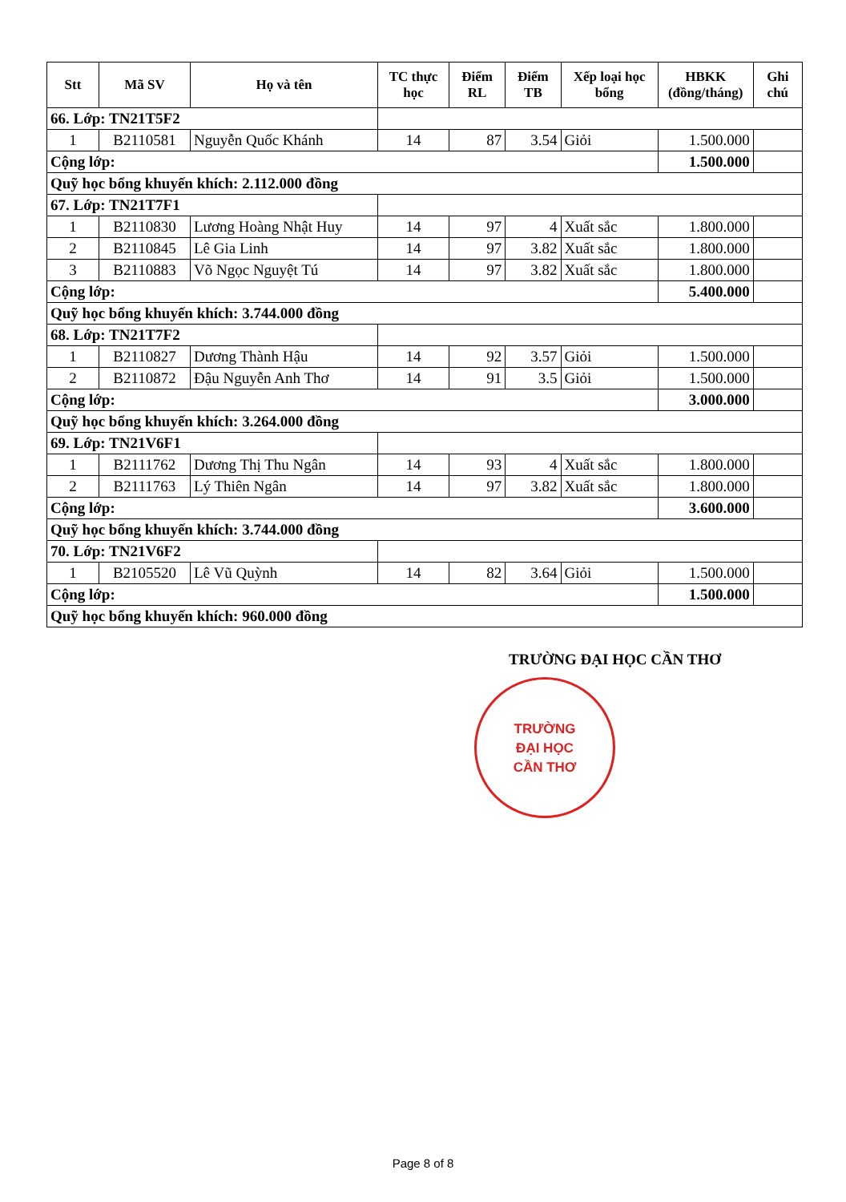| Stt | Mã SV | Họ và tên | TC thực học | Điểm RL | Điểm TB | Xếp loại học bổng | HBKK (đồng/tháng) | Ghi chú |
| --- | --- | --- | --- | --- | --- | --- | --- | --- |
| 66. Lớp: TN21T5F2 | | | | | | | | |
| 1 | B2110581 | Nguyễn Quốc Khánh | 14 | 87 | 3.54 | Giỏi | 1.500.000 | |
| Cộng lớp: | | | | | | | 1.500.000 | |
| Quỹ học bổng khuyến khích: 2.112.000 đồng | | | | | | | | |
| 67. Lớp: TN21T7F1 | | | | | | | | |
| 1 | B2110830 | Lương Hoàng Nhật Huy | 14 | 97 | 4 | Xuất sắc | 1.800.000 | |
| 2 | B2110845 | Lê Gia Linh | 14 | 97 | 3.82 | Xuất sắc | 1.800.000 | |
| 3 | B2110883 | Võ Ngọc Nguyệt Tú | 14 | 97 | 3.82 | Xuất sắc | 1.800.000 | |
| Cộng lớp: | | | | | | | 5.400.000 | |
| Quỹ học bổng khuyến khích: 3.744.000 đồng | | | | | | | | |
| 68. Lớp: TN21T7F2 | | | | | | | | |
| 1 | B2110827 | Dương Thành Hậu | 14 | 92 | 3.57 | Giỏi | 1.500.000 | |
| 2 | B2110872 | Đậu Nguyễn Anh Thơ | 14 | 91 | 3.5 | Giỏi | 1.500.000 | |
| Cộng lớp: | | | | | | | 3.000.000 | |
| Quỹ học bổng khuyến khích: 3.264.000 đồng | | | | | | | | |
| 69. Lớp: TN21V6F1 | | | | | | | | |
| 1 | B2111762 | Dương Thị Thu Ngân | 14 | 93 | 4 | Xuất sắc | 1.800.000 | |
| 2 | B2111763 | Lý Thiên Ngân | 14 | 97 | 3.82 | Xuất sắc | 1.800.000 | |
| Cộng lớp: | | | | | | | 3.600.000 | |
| Quỹ học bổng khuyến khích: 3.744.000 đồng | | | | | | | | |
| 70. Lớp: TN21V6F2 | | | | | | | | |
| 1 | B2105520 | Lê Vũ Quỳnh | 14 | 82 | 3.64 | Giỏi | 1.500.000 | |
| Cộng lớp: | | | | | | | 1.500.000 | |
| Quỹ học bổng khuyến khích: 960.000 đồng | | | | | | | | |
TRƯỜNG ĐẠI HỌC CẦN THƠ
TRƯỜNG
ĐẠI HỌC
CẦN THƠ
Page 8 of 8